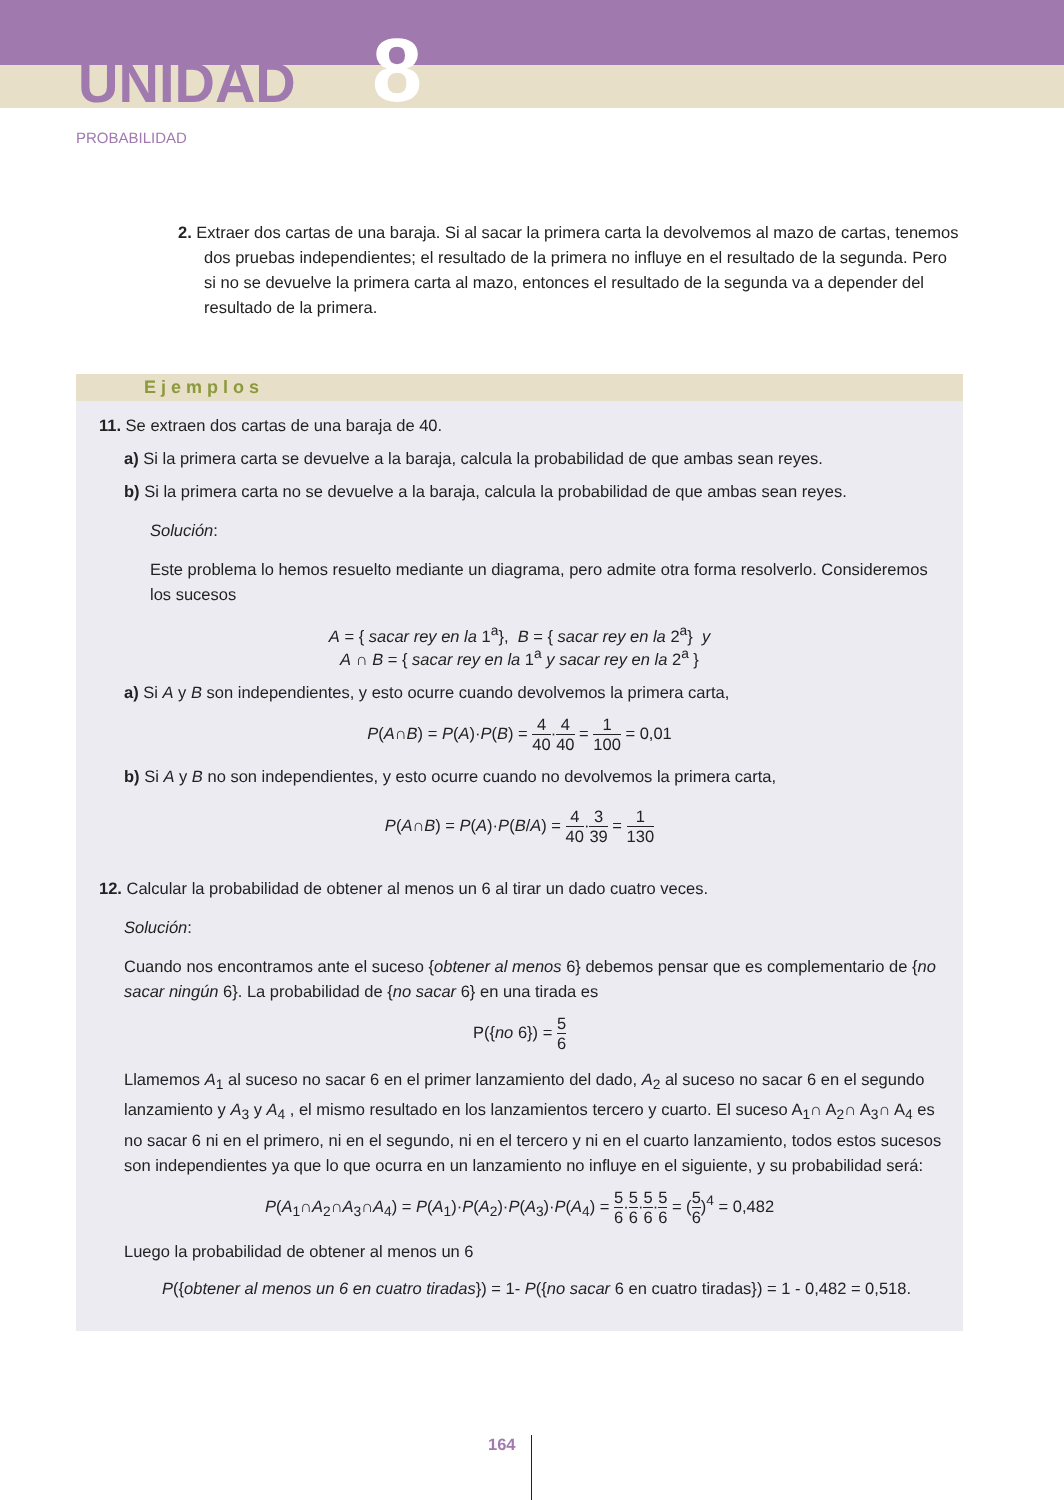UNIDAD 8
PROBABILIDAD
2. Extraer dos cartas de una baraja. Si al sacar la primera carta la devolvemos al mazo de cartas, tenemos dos pruebas independientes; el resultado de la primera no influye en el resultado de la segunda. Pero si no se devuelve la primera carta al mazo, entonces el resultado de la segunda va a depender del resultado de la primera.
Ejemplos
11. Se extraen dos cartas de una baraja de 40.
a) Si la primera carta se devuelve a la baraja, calcula la probabilidad de que ambas sean reyes.
b) Si la primera carta no se devuelve a la baraja, calcula la probabilidad de que ambas sean reyes.
Solución:
Este problema lo hemos resuelto mediante un diagrama, pero admite otra forma resolverlo. Consideremos los sucesos
A = { sacar rey en la 1<sup>a</sup>}, B = { sacar rey en la 2<sup>a</sup>} y
A ∩ B = { sacar rey en la 1<sup>a</sup> y sacar rey en la 2<sup>a</sup> }
a) Si A y B son independientes, y esto ocurre cuando devolvemos la primera carta,
P(A∩B) = P(A)·P(B) = 4 40·4 40 = 1 100 = 0,01
b) Si A y B no son independientes, y esto ocurre cuando no devolvemos la primera carta,
P(A∩B) = P(A)·P(B/A) = 4 40·3 39 = 1 130
12. Calcular la probabilidad de obtener al menos un 6 al tirar un dado cuatro veces.
Solución:
Cuando nos encontramos ante el suceso {obtener al menos 6} debemos pensar que es complementario de {no sacar ningún 6}. La probabilidad de {no sacar 6} en una tirada es
P({no 6}) = 5 6
Llamemos A<sub>1</sub> al suceso no sacar 6 en el primer lanzamiento del dado, A<sub>2</sub> al suceso no sacar 6 en el segundo lanzamiento y A<sub>3</sub> y A<sub>4</sub> , el mismo resultado en los lanzamientos tercero y cuarto. El suceso A<sub>1</sub>∩ A<sub>2</sub>∩ A<sub>3</sub>∩ A<sub>4</sub> es no sacar 6 ni en el primero, ni en el segundo, ni en el tercero y ni en el cuarto lanzamiento, todos estos sucesos son independientes ya que lo que ocurra en un lanzamiento no influye en el siguiente, y su probabilidad será:
P(A<sub>1</sub>∩A<sub>2</sub>∩A<sub>3</sub>∩A<sub>4</sub>) = P(A<sub>1</sub>)·P(A<sub>2</sub>)·P(A<sub>3</sub>)·P(A<sub>4</sub>) = 5 6·5 6·5 6·5 6 = (5 6)<sup>4</sup> = 0,482
Luego la probabilidad de obtener al menos un 6
P({obtener al menos un 6 en cuatro tiradas}) = 1- P({no sacar 6 en cuatro tiradas}) = 1 - 0,482 = 0,518.
164